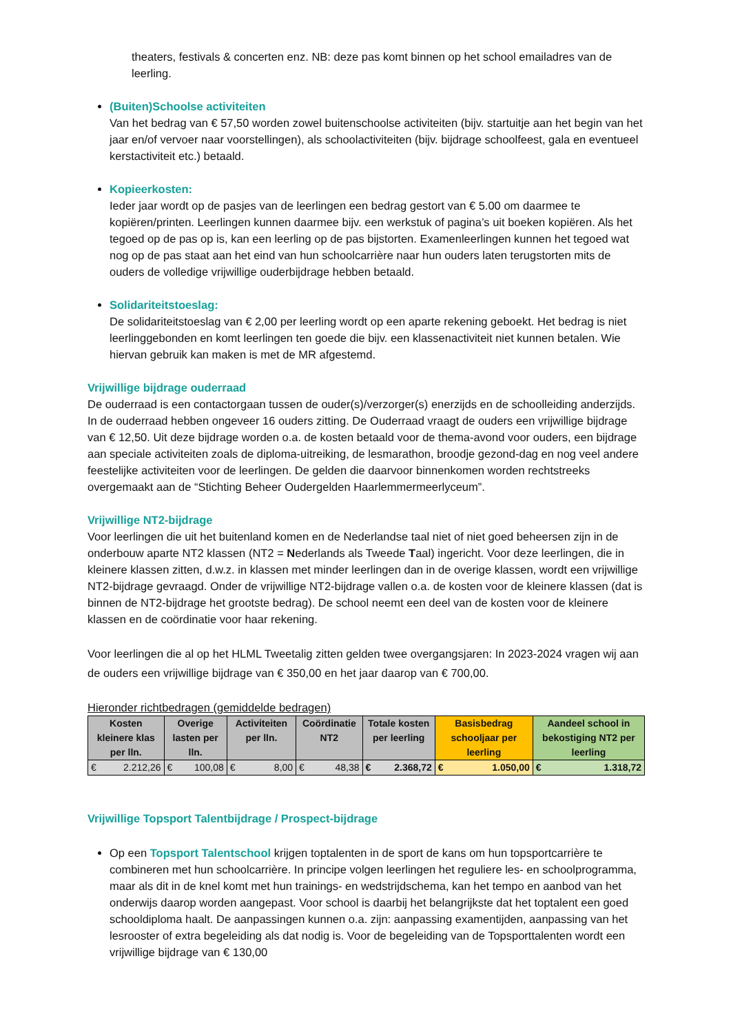theaters, festivals & concerten enz. NB: deze pas komt binnen op het school emailadres van de leerling.
(Buiten)Schoolse activiteiten
Van het bedrag van € 57,50 worden zowel buitenschoolse activiteiten (bijv. startuitje aan het begin van het jaar en/of vervoer naar voorstellingen), als schoolactiviteiten (bijv. bijdrage schoolfeest, gala en eventueel kerstactiviteit etc.) betaald.
Kopieerkosten:
Ieder jaar wordt op de pasjes van de leerlingen een bedrag gestort van € 5.00 om daarmee te kopiëren/printen. Leerlingen kunnen daarmee bijv. een werkstuk of pagina’s uit boeken kopiëren. Als het tegoed op de pas op is, kan een leerling op de pas bijstorten. Examenleerlingen kunnen het tegoed wat nog op de pas staat aan het eind van hun schoolcarrière naar hun ouders laten terugstorten mits de ouders de volledige vrijwillige ouderbijdrage hebben betaald.
Solidariteitstoeslag:
De solidariteitstoeslag van € 2,00 per leerling wordt op een aparte rekening geboekt. Het bedrag is niet leerlinggebonden en komt leerlingen ten goede die bijv. een klassenactiviteit niet kunnen betalen. Wie hiervan gebruik kan maken is met de MR afgestemd.
Vrijwillige bijdrage ouderraad
De ouderraad is een contactorgaan tussen de ouder(s)/verzorger(s) enerzijds en de schoolleiding anderzijds. In de ouderraad hebben ongeveer 16 ouders zitting. De Ouderraad vraagt de ouders een vrijwillige bijdrage van € 12,50. Uit deze bijdrage worden o.a. de kosten betaald voor de thema-avond voor ouders, een bijdrage aan speciale activiteiten zoals de diploma-uitreiking, de lesmarathon, broodje gezond-dag en nog veel andere feestelijke activiteiten voor de leerlingen. De gelden die daarvoor binnenkomen worden rechtstreeks overgemaakt aan de “Stichting Beheer Oudergelden Haarlemmermeerlyceum”.
Vrijwillige NT2-bijdrage
Voor leerlingen die uit het buitenland komen en de Nederlandse taal niet of niet goed beheersen zijn in de onderbouw aparte NT2 klassen (NT2 = Nederlands als Tweede Taal) ingericht. Voor deze leerlingen, die in kleinere klassen zitten, d.w.z. in klassen met minder leerlingen dan in de overige klassen, wordt een vrijwillige NT2-bijdrage gevraagd. Onder de vrijwillige NT2-bijdrage vallen o.a. de kosten voor de kleinere klassen (dat is binnen de NT2-bijdrage het grootste bedrag). De school neemt een deel van de kosten voor de kleinere klassen en de coördinatie voor haar rekening.
Voor leerlingen die al op het HLML Tweetalig zitten gelden twee overgangsjaren: In 2023-2024 vragen wij aan de ouders een vrijwillige bijdrage van € 350,00 en het jaar daarop van € 700,00.
Hieronder richtbedragen (gemiddelde bedragen)
| Kosten kleinere klas per lln. | Overige lasten per lln. | Activiteiten per lln. | Coördinatie NT2 | Totale kosten per leerling | Basisbedrag schooljaar per leerling | Aandeel school in bekostiging NT2 per leerling |
| --- | --- | --- | --- | --- | --- | --- |
| € 2.212,26 | € 100,08 | € 8,00 | € 48,38 | € 2.368,72 | € 1.050,00 | € 1.318,72 |
Vrijwillige Topsport Talentbijdrage / Prospect-bijdrage
Op een Topsport Talentschool krijgen toptalenten in de sport de kans om hun topsportcarrière te combineren met hun schoolcarrière. In principe volgen leerlingen het reguliere les- en schoolprogramma, maar als dit in de knel komt met hun trainings- en wedstrijdschema, kan het tempo en aanbod van het onderwijs daarop worden aangepast. Voor school is daarbij het belangrijkste dat het toptalent een goed schooldiploma haalt. De aanpassingen kunnen o.a. zijn: aanpassing examentijden, aanpassing van het lesrooster of extra begeleiding als dat nodig is. Voor de begeleiding van de Topsporttalenten wordt een vrijwillige bijdrage van € 130,00